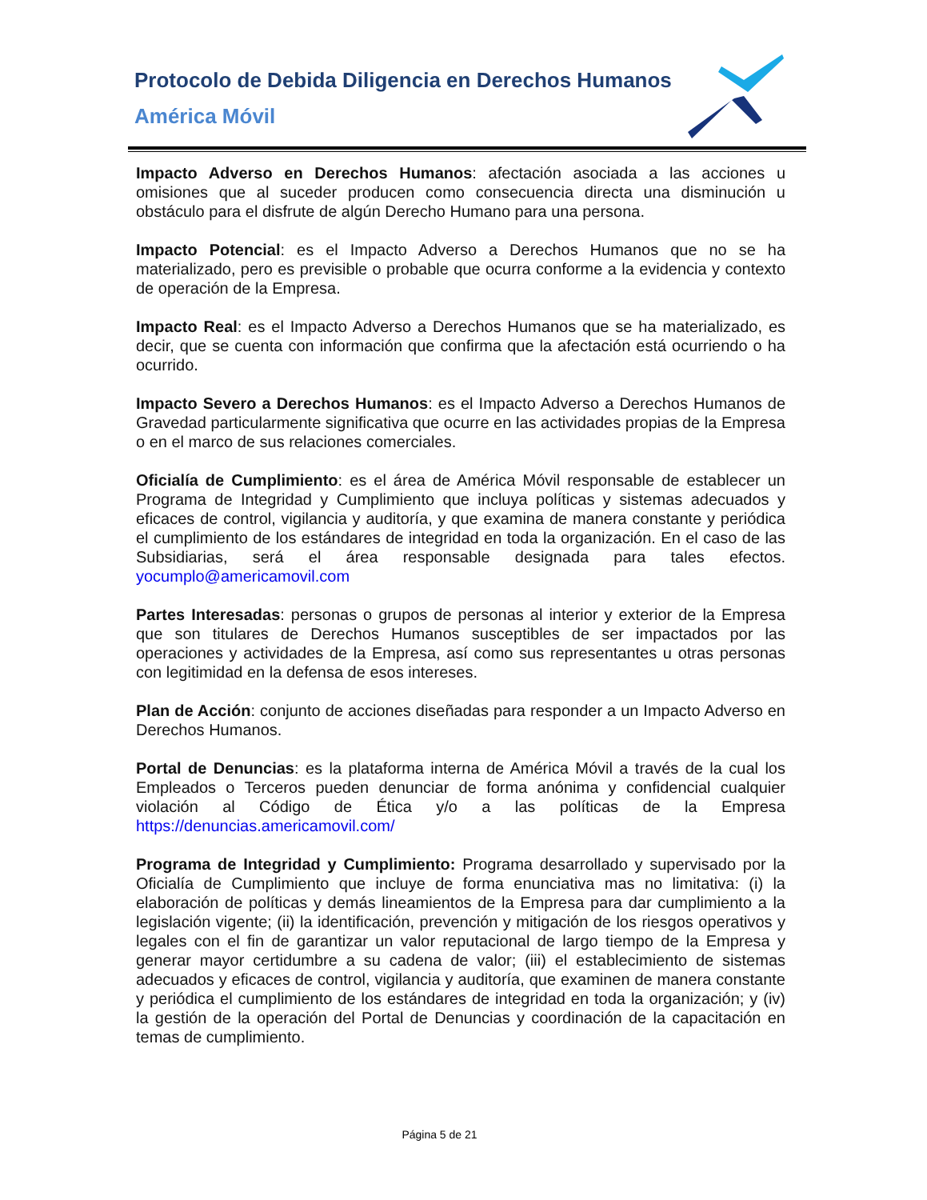Protocolo de Debida Diligencia en Derechos Humanos
América Móvil
Impacto Adverso en Derechos Humanos: afectación asociada a las acciones u omisiones que al suceder producen como consecuencia directa una disminución u obstáculo para el disfrute de algún Derecho Humano para una persona.
Impacto Potencial: es el Impacto Adverso a Derechos Humanos que no se ha materializado, pero es previsible o probable que ocurra conforme a la evidencia y contexto de operación de la Empresa.
Impacto Real: es el Impacto Adverso a Derechos Humanos que se ha materializado, es decir, que se cuenta con información que confirma que la afectación está ocurriendo o ha ocurrido.
Impacto Severo a Derechos Humanos: es el Impacto Adverso a Derechos Humanos de Gravedad particularmente significativa que ocurre en las actividades propias de la Empresa o en el marco de sus relaciones comerciales.
Oficialía de Cumplimiento: es el área de América Móvil responsable de establecer un Programa de Integridad y Cumplimiento que incluya políticas y sistemas adecuados y eficaces de control, vigilancia y auditoría, y que examina de manera constante y periódica el cumplimiento de los estándares de integridad en toda la organización. En el caso de las Subsidiarias, será el área responsable designada para tales efectos. yocumplo@americamovil.com
Partes Interesadas: personas o grupos de personas al interior y exterior de la Empresa que son titulares de Derechos Humanos susceptibles de ser impactados por las operaciones y actividades de la Empresa, así como sus representantes u otras personas con legitimidad en la defensa de esos intereses.
Plan de Acción: conjunto de acciones diseñadas para responder a un Impacto Adverso en Derechos Humanos.
Portal de Denuncias: es la plataforma interna de América Móvil a través de la cual los Empleados o Terceros pueden denunciar de forma anónima y confidencial cualquier violación al Código de Ética y/o a las políticas de la Empresa https://denuncias.americamovil.com/
Programa de Integridad y Cumplimiento: Programa desarrollado y supervisado por la Oficialía de Cumplimiento que incluye de forma enunciativa mas no limitativa: (i) la elaboración de políticas y demás lineamientos de la Empresa para dar cumplimiento a la legislación vigente; (ii) la identificación, prevención y mitigación de los riesgos operativos y legales con el fin de garantizar un valor reputacional de largo tiempo de la Empresa y generar mayor certidumbre a su cadena de valor; (iii) el establecimiento de sistemas adecuados y eficaces de control, vigilancia y auditoría, que examinen de manera constante y periódica el cumplimiento de los estándares de integridad en toda la organización; y (iv) la gestión de la operación del Portal de Denuncias y coordinación de la capacitación en temas de cumplimiento.
Página 5 de 21